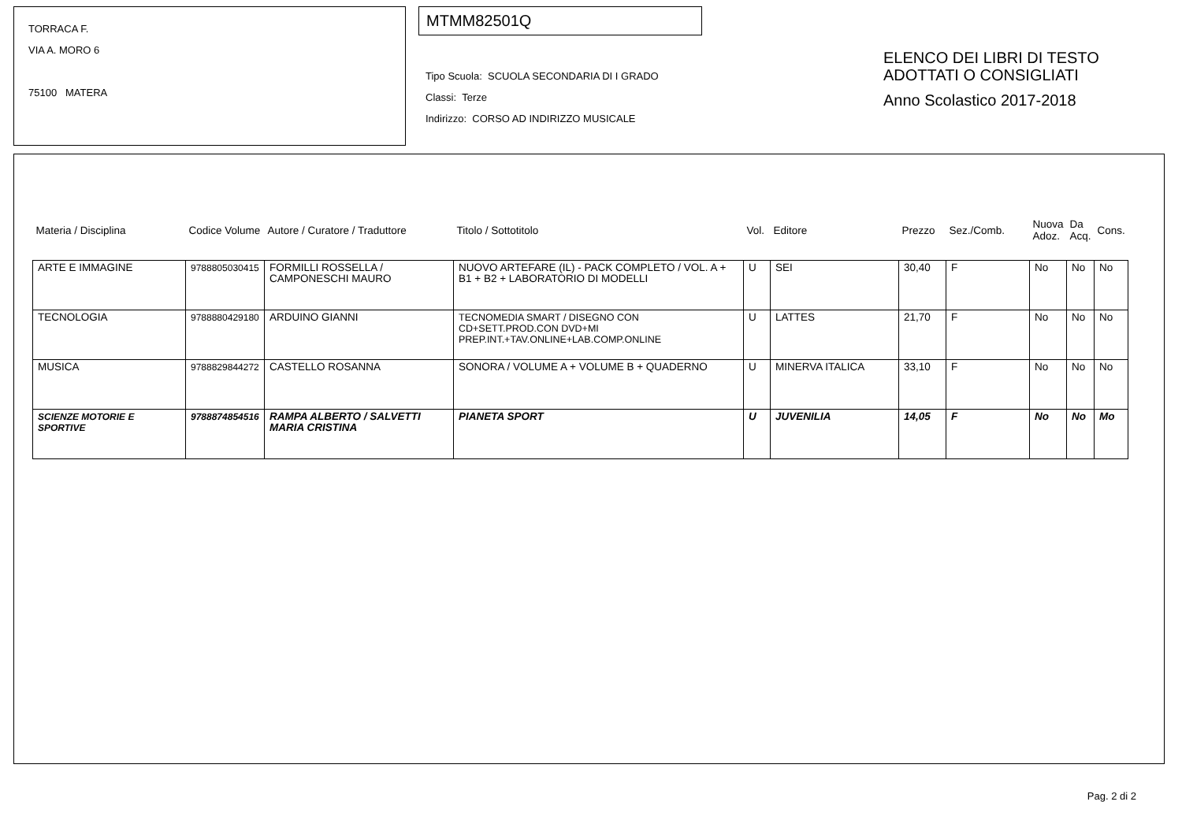TORRACA F.
VIA A. MORO 6
75100 MATERA
MTMM82501Q
Tipo Scuola: SCUOLA SECONDARIA DI I GRADO
Classi: Terze
Indirizzo: CORSO AD INDIRIZZO MUSICALE
ELENCO DEI LIBRI DI TESTO
ADOTTATI O CONSIGLIATI
Anno Scolastico 2017-2018
| Materia / Disciplina | Codice Volume | Autore / Curatore / Traduttore | Titolo / Sottotitolo | Vol. | Editore | Prezzo | Sez./Comb. | Nuova Adoz. | Da Acq. | Cons. |
| --- | --- | --- | --- | --- | --- | --- | --- | --- | --- | --- |
| ARTE E IMMAGINE | 9788805030415 | FORMILLI ROSSELLA / CAMPONESCHI MAURO | NUOVO ARTEFARE (IL) - PACK COMPLETO / VOL. A + B1 + B2 + LABORATORIO DI MODELLI | U | SEI | 30,40 | F | No | No | No |
| TECNOLOGIA | 9788880429180 | ARDUINO GIANNI | TECNOMEDIA SMART / DISEGNO CON CD+SETT.PROD.CON DVD+MI PREP.INT.+TAV.ONLINE+LAB.COMP.ONLINE | U | LATTES | 21,70 | F | No | No | No |
| MUSICA | 9788829844272 | CASTELLO ROSANNA | SONORA / VOLUME A + VOLUME B + QUADERNO | U | MINERVA ITALICA | 33,10 | F | No | No | No |
| SCIENZE MOTORIE E SPORTIVE | 9788874854516 | RAMPA ALBERTO / SALVETTI MARIA CRISTINA | PIANETA SPORT | U | JUVENILIA | 14,05 | F | No | No | Mo |
Pag. 2 di 2